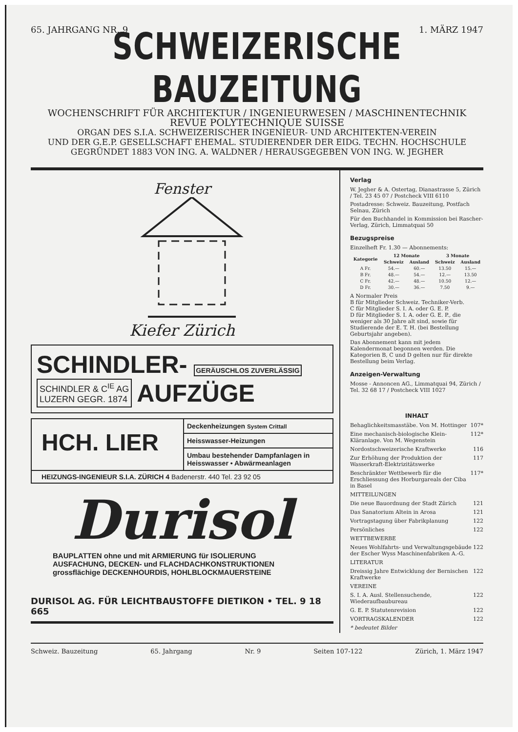65. JAHRGANG NR. 9 1. MÄRZ 1947
SCHWEIZERISCHE BAUZEITUNG
WOCHENSCHRIFT FÜR ARCHITEKTUR / INGENIEURWESEN / MASCHINENTECHNIK
REVUE POLYTECHNIQUE SUISSE
ORGAN DES S.I.A. SCHWEIZERISCHER INGENIEUR- UND ARCHITEKTEN-VEREIN
UND DER G.E.P. GESELLSCHAFT EHEMAL. STUDIERENDER DER EIDG. TECHN. HOCHSCHULE
GEGRÜNDET 1883 VON ING. A. WALDNER / HERAUSGEGEBEN VON ING. W. JEGHER
Fenster
Kiefer Zürich
SCHINDLER- GERÄUSCHLOS ZUVERLÄSSIG
SCHINDLER & C<sup>IE</sup> AG
LUZERN GEGR. 1874 AUFZÜGE
HCH. LIER
Deckenheizungen System Crittall
Heisswasser-Heizungen
Umbau bestehender Dampfanlagen in Heisswasser • Abwärmeanlagen
HEIZUNGS-INGENIEUR S.I.A. ZÜRICH 4 Badenerstr. 440 Tel. 23 92 05
Durisol
BAUPLATTEN ohne und mit ARMIERUNG für ISOLIERUNG
AUSFACHUNG, DECKEN- und FLACHDACHKONSTRUKTIONEN
grossflächige DECKENHOURDIS, HOHLBLOCKMAUERSTEINE
DURISOL AG. FÜR LEICHTBAUSTOFFE DIETIKON • TEL. 9 18 665
Verlag
W. Jegher & A. Ostertag, Dianastrasse 5, Zürich / Tel. 23 45 07 / Postcheck VIII 6110
Postadresse: Schweiz. Bauzeitung, Postfach Selnau, Zürich
Für den Buchhandel in Kommission bei Rascher-Verlag, Zürich, Limmatquai 50
Bezugspreise
Einzelheft Fr. 1.30 — Abonnements:
| Kategorie | 12 Monate | | 3 Monate | |
| --- | --- | --- | --- | --- |
| | Schweiz | Ausland | Schweiz | Ausland |
| A Fr. | 54.— | 60.— | 13.50 | 15.— |
| B Fr. | 48.— | 54.— | 12.— | 13.50 |
| C Fr. | 42.— | 48.— | 10.50 | 12.— |
| D Fr. | 30.— | 36.— | 7.50 | 9.— |
A Normaler Preis
B für Mitglieder Schweiz. Techniker-Verb.
C für Mitglieder S. I. A. oder G. E. P.
D für Mitglieder S. I. A. oder G. E. P., die weniger als 30 Jahre alt sind, sowie für Studierende der E. T. H. (bei Bestellung Geburtsjahr angeben).
Das Abonnement kann mit jedem Kalendermonat begonnen werden. Die Kategorien B, C und D gelten nur für direkte Bestellung beim Verlag.
Anzeigen-Verwaltung
Mosse - Annoncen AG., Limmatquai 94, Zürich / Tel. 32 68 17 / Postcheck VIII 1027
INHALT
Behaglichkeitsmasstäbe. Von M. Hottinger 107*
Eine mechanisch-biologische Klein-Kläranlage. Von M. Wegenstein 112*
Nordostschweizerische Kraftwerke 116
Zur Erhöhung der Produktion der Wasserkraft-Elektrizitätswerke 117
Beschränkter Wettbewerb für die Erschliessung des Horburgareals der Ciba in Basel 117*
MITTEILUNGEN
Die neue Bauordnung der Stadt Zürich 121
Das Sanatorium Altein in Arosa 121
Vortragstagung über Fabrikplanung 122
Persönliches 122
WETTBEWERBE
Neues Wohlfahrts- und Verwaltungsgebäude der Escher Wyss Maschinenfabriken A.-G. 122
LITERATUR
Dreissig Jahre Entwicklung der Bernischen Kraftwerke 122
VEREINE
S. I. A. Ausl. Stellensuchende, Wiederaufbaubureau 122
G. E. P. Statutenrevision 122
VORTRAGSKALENDER 122
* bedeutet Bilder
Schweiz. Bauzeitung 65. Jahrgang Nr. 9 Seiten 107-122 Zürich, 1. März 1947